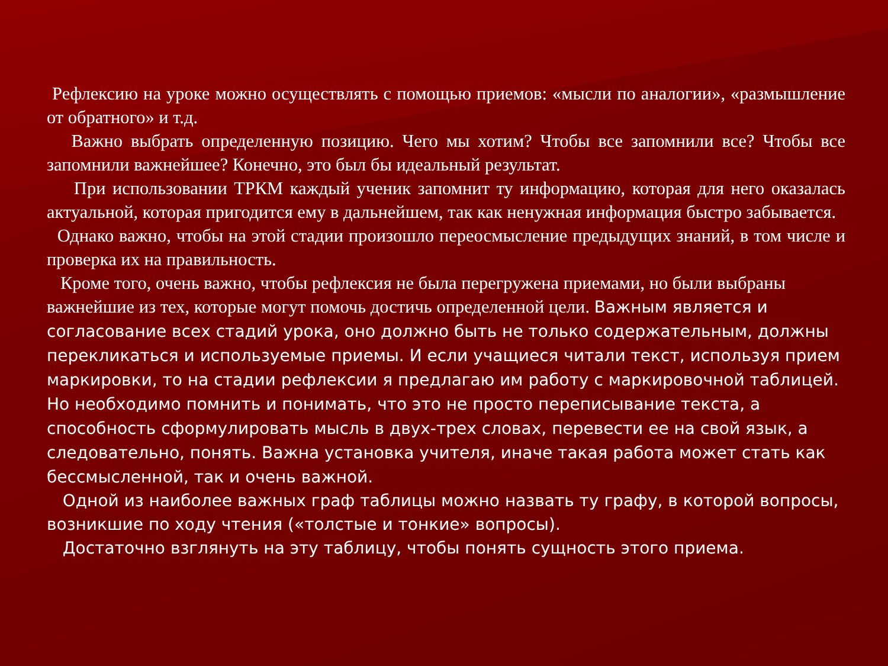Рефлексию на уроке можно осуществлять с помощью приемов: «мысли по аналогии», «размышление от обратного» и т.д.
Важно выбрать определенную позицию. Чего мы хотим? Чтобы все запомнили все? Чтобы все запомнили важнейшее? Конечно, это был бы идеальный результат.
При использовании ТРКМ каждый ученик запомнит ту информацию, которая для него оказалась актуальной, которая пригодится ему в дальнейшем, так как ненужная информация быстро забывается.
Однако важно, чтобы на этой стадии произошло переосмысление предыдущих знаний, в том числе и проверка их на правильность.
Кроме того, очень важно, чтобы рефлексия не была перегружена приемами, но были выбраны важнейшие из тех, которые могут помочь достичь определенной цели. Важным является и согласование всех стадий урока, оно должно быть не только содержательным, должны перекликаться и используемые приемы. И если учащиеся читали текст, используя прием маркировки, то на стадии рефлексии я предлагаю им работу с маркировочной таблицей. Но необходимо помнить и понимать, что это не просто переписывание текста, а способность сформулировать мысль в двух-трех словах, перевести ее на свой язык, а следовательно, понять. Важна установка учителя, иначе такая работа может стать как бессмысленной, так и очень важной.
Одной из наиболее важных граф таблицы можно назвать ту графу, в которой вопросы, возникшие по ходу чтения («толстые и тонкие» вопросы).
Достаточно взглянуть на эту таблицу, чтобы понять сущность этого приема.